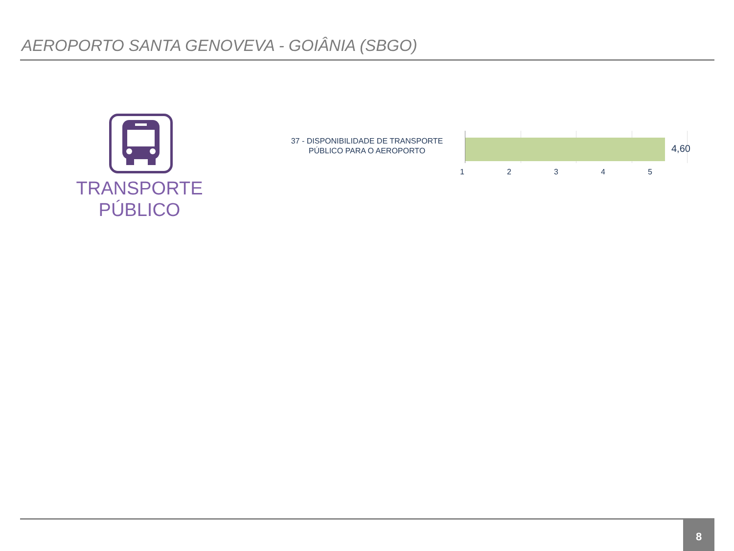AEROPORTO SANTA GENOVEVA - GOIÂNIA (SBGO)
TRANSPORTE PÚBLICO
37 - DISPONIBILIDADE DE TRANSPORTE PÚBLICO PARA O AEROPORTO
4,60
12345
8